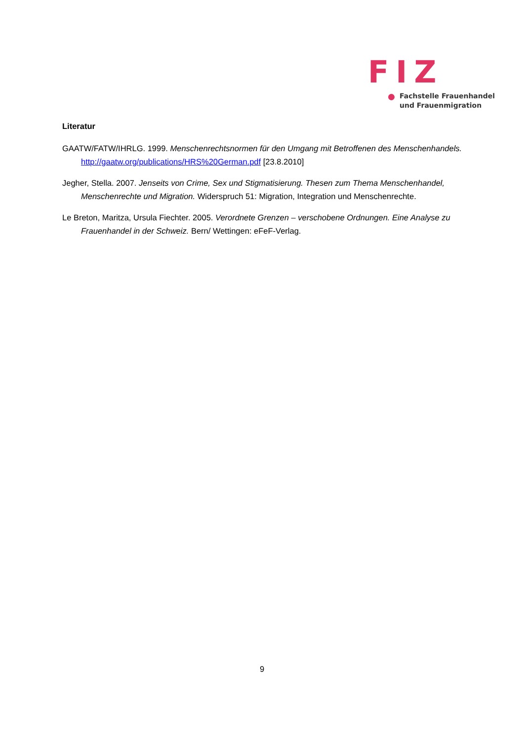FIZ
Fachstelle Frauenhandel
und Frauenmigration
Literatur
GAATW/FATW/IHRLG. 1999. Menschenrechtsnormen für den Umgang mit Betroffenen des Menschenhandels. http://gaatw.org/publications/HRS%20German.pdf [23.8.2010]
Jegher, Stella. 2007. Jenseits von Crime, Sex und Stigmatisierung. Thesen zum Thema Menschenhandel, Menschenrechte und Migration. Widerspruch 51: Migration, Integration und Menschenrechte.
Le Breton, Maritza, Ursula Fiechter. 2005. Verordnete Grenzen – verschobene Ordnungen. Eine Analyse zu Frauenhandel in der Schweiz. Bern/ Wettingen: eFeF-Verlag.
9